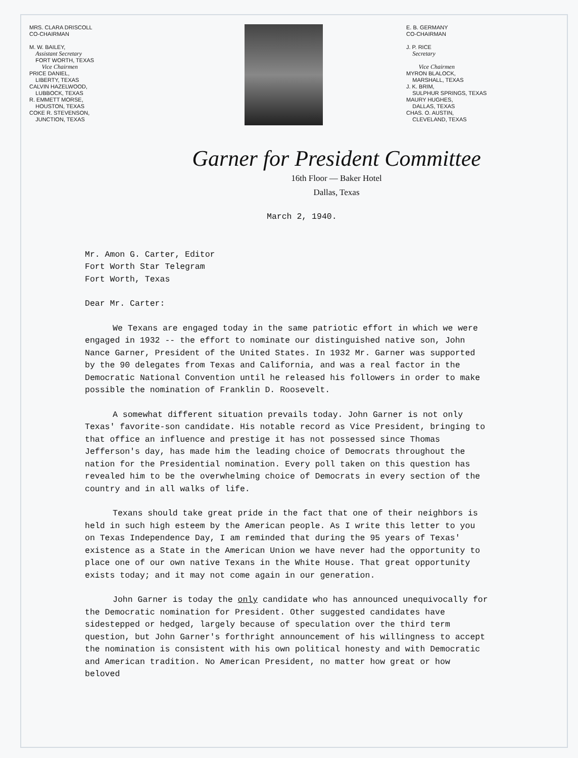MRS. CLARA DRISCOLL
CO-CHAIRMAN
M. W. BAILEY,
Assistant Secretary
FORT WORTH, TEXAS
Vice Chairmen
PRICE DANIEL,
LIBERTY, TEXAS
CALVIN HAZELWOOD,
LUBBOCK, TEXAS
R. EMMETT MORSE,
HOUSTON, TEXAS
COKE R. STEVENSON,
JUNCTION, TEXAS
E. B. GERMANY
CO-CHAIRMAN
J. P. RICE
Secretary
Vice Chairmen
MYRON BLALOCK,
MARSHALL, TEXAS
J. K. BRIM,
SULPHUR SPRINGS, TEXAS
MAURY HUGHES,
DALLAS, TEXAS
CHAS. O. AUSTIN,
CLEVELAND, TEXAS
Garner for President Committee
16th Floor — Baker Hotel
Dallas, Texas
March 2, 1940.
Mr. Amon G. Carter, Editor
Fort Worth Star Telegram
Fort Worth, Texas
Dear Mr. Carter:
We Texans are engaged today in the same patriotic effort in which we were engaged in 1932 -- the effort to nominate our distinguished native son, John Nance Garner, President of the United States. In 1932 Mr. Garner was supported by the 90 delegates from Texas and California, and was a real factor in the Democratic National Convention until he released his followers in order to make possible the nomination of Franklin D. Roosevelt.
A somewhat different situation prevails today. John Garner is not only Texas' favorite-son candidate. His notable record as Vice President, bringing to that office an influence and prestige it has not possessed since Thomas Jefferson's day, has made him the leading choice of Democrats throughout the nation for the Presidential nomination. Every poll taken on this question has revealed him to be the overwhelming choice of Democrats in every section of the country and in all walks of life.
Texans should take great pride in the fact that one of their neighbors is held in such high esteem by the American people. As I write this letter to you on Texas Independence Day, I am reminded that during the 95 years of Texas' existence as a State in the American Union we have never had the opportunity to place one of our own native Texans in the White House. That great opportunity exists today; and it may not come again in our generation.
John Garner is today the only candidate who has announced unequivocally for the Democratic nomination for President. Other suggested candidates have sidestepped or hedged, largely because of speculation over the third term question, but John Garner's forthright announcement of his willingness to accept the nomination is consistent with his own political honesty and with Democratic and American tradition. No American President, no matter how great or how beloved